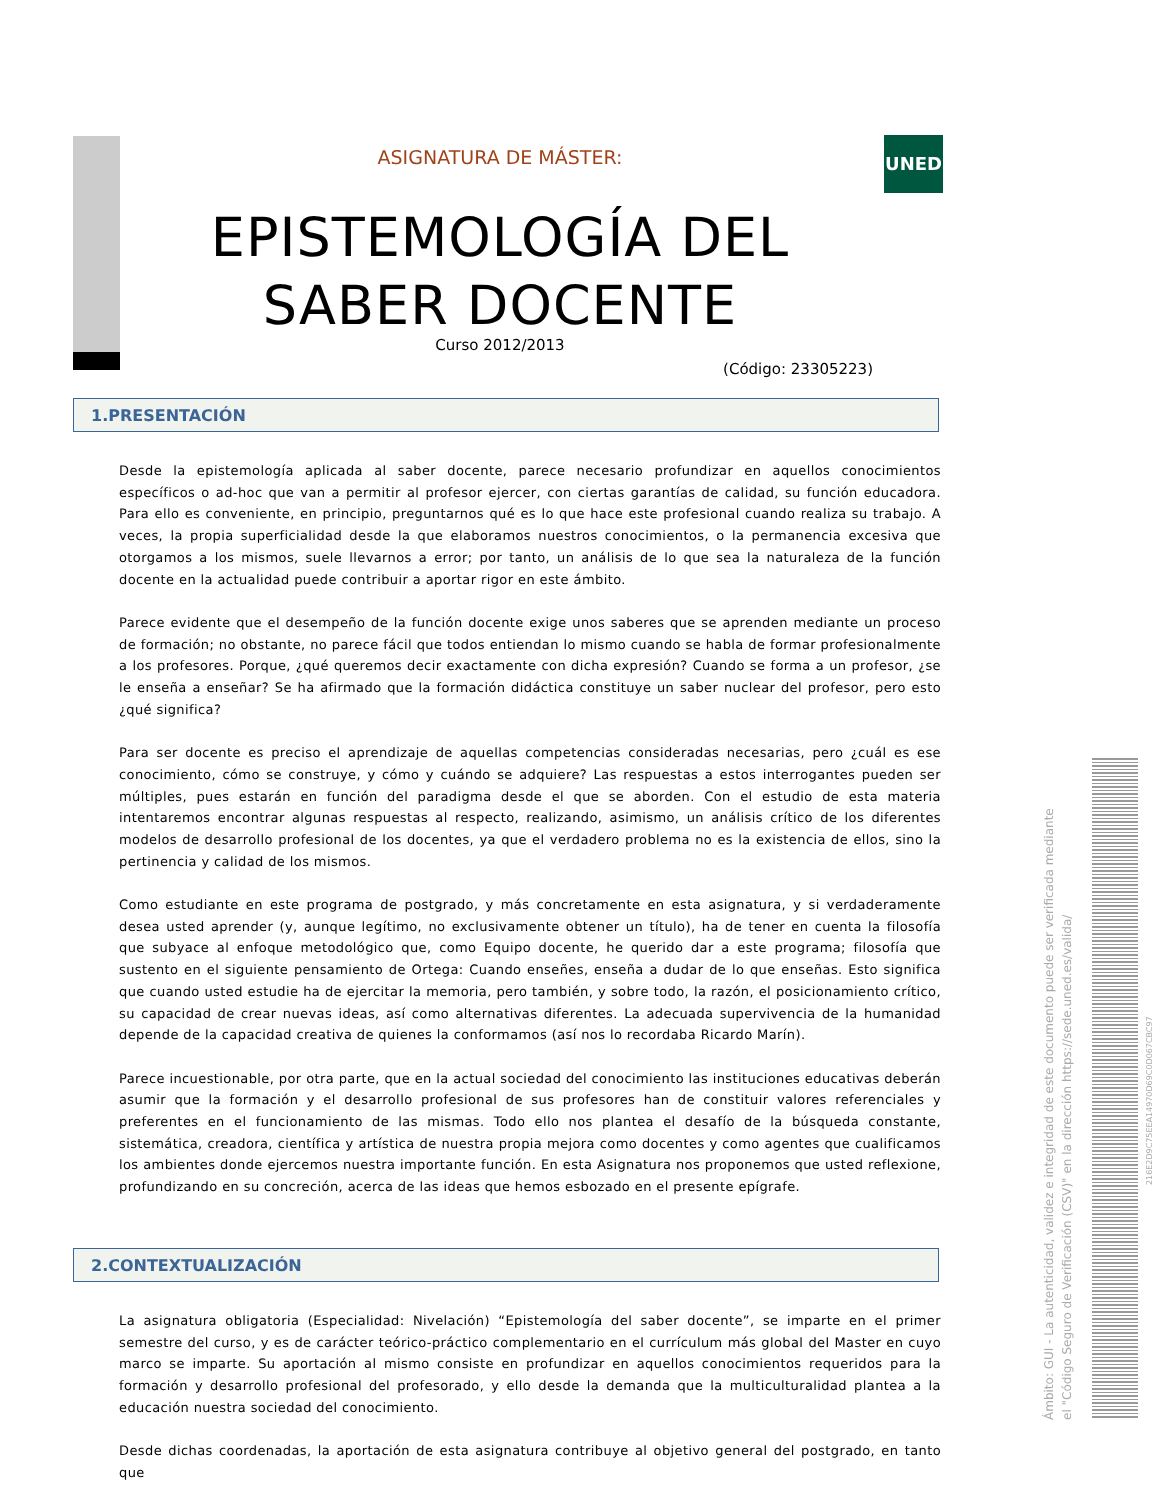UNED
ASIGNATURA DE MÁSTER:
EPISTEMOLOGÍA DEL
SABER DOCENTE
Curso 2012/2013
(Código: 23305223)
1.PRESENTACIÓN
Desde la epistemología aplicada al saber docente, parece necesario profundizar en aquellos conocimientos específicos o ad-hoc que van a permitir al profesor ejercer, con ciertas garantías de calidad, su función educadora. Para ello es conveniente, en principio, preguntarnos qué es lo que hace este profesional cuando realiza su trabajo. A veces, la propia superficialidad desde la que elaboramos nuestros conocimientos, o la permanencia excesiva que otorgamos a los mismos, suele llevarnos a error; por tanto, un análisis de lo que sea la naturaleza de la función docente en la actualidad puede contribuir a aportar rigor en este ámbito.
Parece evidente que el desempeño de la función docente exige unos saberes que se aprenden mediante un proceso de formación; no obstante, no parece fácil que todos entiendan lo mismo cuando se habla de formar profesionalmente a los profesores. Porque, ¿qué queremos decir exactamente con dicha expresión? Cuando se forma a un profesor, ¿se le enseña a enseñar? Se ha afirmado que la formación didáctica constituye un saber nuclear del profesor, pero esto ¿qué significa?
Para ser docente es preciso el aprendizaje de aquellas competencias consideradas necesarias, pero ¿cuál es ese conocimiento, cómo se construye, y cómo y cuándo se adquiere? Las respuestas a estos interrogantes pueden ser múltiples, pues estarán en función del paradigma desde el que se aborden. Con el estudio de esta materia intentaremos encontrar algunas respuestas al respecto, realizando, asimismo, un análisis crítico de los diferentes modelos de desarrollo profesional de los docentes, ya que el verdadero problema no es la existencia de ellos, sino la pertinencia y calidad de los mismos.
Como estudiante en este programa de postgrado, y más concretamente en esta asignatura, y si verdaderamente desea usted aprender (y, aunque legítimo, no exclusivamente obtener un título), ha de tener en cuenta la filosofía que subyace al enfoque metodológico que, como Equipo docente, he querido dar a este programa; filosofía que sustento en el siguiente pensamiento de Ortega: Cuando enseñes, enseña a dudar de lo que enseñas. Esto significa que cuando usted estudie ha de ejercitar la memoria, pero también, y sobre todo, la razón, el posicionamiento crítico, su capacidad de crear nuevas ideas, así como alternativas diferentes. La adecuada supervivencia de la humanidad depende de la capacidad creativa de quienes la conformamos (así nos lo recordaba Ricardo Marín).
Parece incuestionable, por otra parte, que en la actual sociedad del conocimiento las instituciones educativas deberán asumir que la formación y el desarrollo profesional de sus profesores han de constituir valores referenciales y preferentes en el funcionamiento de las mismas. Todo ello nos plantea el desafío de la búsqueda constante, sistemática, creadora, científica y artística de nuestra propia mejora como docentes y como agentes que cualificamos los ambientes donde ejercemos nuestra importante función. En esta Asignatura nos proponemos que usted reflexione, profundizando en su concreción, acerca de las ideas que hemos esbozado en el presente epígrafe.
2.CONTEXTUALIZACIÓN
La asignatura obligatoria (Especialidad: Nivelación) “Epistemología del saber docente”, se imparte en el primer semestre del curso, y es de carácter teórico-práctico complementario en el currículum más global del Master en cuyo marco se imparte. Su aportación al mismo consiste en profundizar en aquellos conocimientos requeridos para la formación y desarrollo profesional del profesorado, y ello desde la demanda que la multiculturalidad plantea a la educación nuestra sociedad del conocimiento.
Desde dichas coordenadas, la aportación de esta asignatura contribuye al objetivo general del postgrado, en tanto que
Ámbito: GUI - La autenticidad, validez e integridad de este documento puede ser verificada mediante
el "Código Seguro de Verificación (CSV)" en la dirección https://sede.uned.es/valida/
216E2D9C75EEA14970D69C0D067CBC97